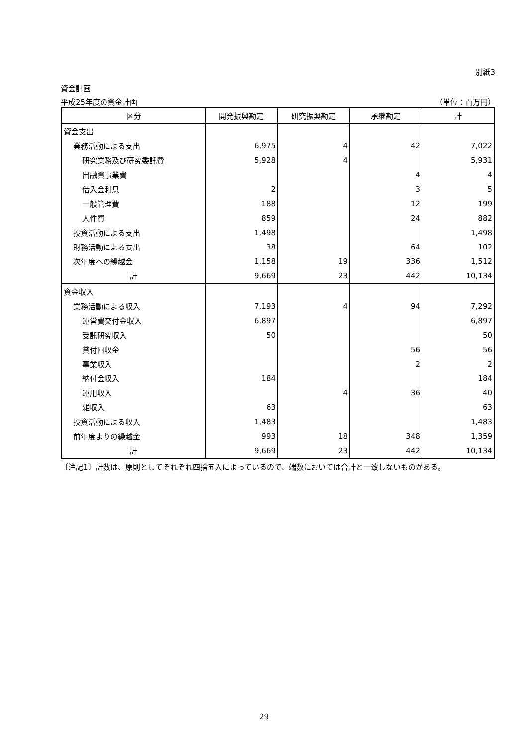別紙3
資金計画
平成25年度の資金計画 （単位：百万円）
| 区分 | 開発振興勘定 | 研究振興勘定 | 承継勘定 | 計 |
| --- | --- | --- | --- | --- |
| 資金支出 | | | | |
| 業務活動による支出 | 6,975 | 4 | 42 | 7,022 |
| 研究業務及び研究委託費 | 5,928 | 4 | | 5,931 |
| 出融資事業費 | | | 4 | 4 |
| 借入金利息 | 2 | | 3 | 5 |
| 一般管理費 | 188 | | 12 | 199 |
| 人件費 | 859 | | 24 | 882 |
| 投資活動による支出 | 1,498 | | | 1,498 |
| 財務活動による支出 | 38 | | 64 | 102 |
| 次年度への繰越金 | 1,158 | 19 | 336 | 1,512 |
| 計 | 9,669 | 23 | 442 | 10,134 |
| 資金収入 | | | | |
| 業務活動による収入 | 7,193 | 4 | 94 | 7,292 |
| 運営費交付金収入 | 6,897 | | | 6,897 |
| 受託研究収入 | 50 | | | 50 |
| 貸付回収金 | | | 56 | 56 |
| 事業収入 | | | 2 | 2 |
| 納付金収入 | 184 | | | 184 |
| 運用収入 | | 4 | 36 | 40 |
| 雑収入 | 63 | | | 63 |
| 投資活動による収入 | 1,483 | | | 1,483 |
| 前年度よりの繰越金 | 993 | 18 | 348 | 1,359 |
| 計 | 9,669 | 23 | 442 | 10,134 |
〔注記1〕計数は、原則としてそれぞれ四捨五入によっているので、端数においては合計と一致しないものがある。
29